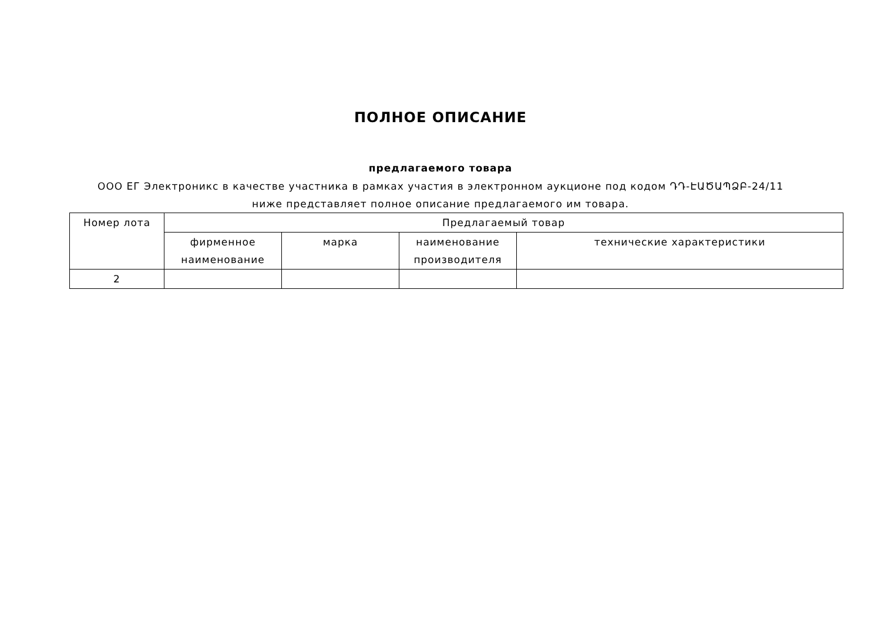ПОЛНОЕ ОПИСАНИЕ
предлагаемого товара
ООО ЕГ Электроникс в качестве участника в рамках участия в электронном аукционе под кодом ԴԴ-ԷԱԾԱՊՁԲ-24/11 ниже представляет полное описание предлагаемого им товара.
| Номер лота | Предлагаемый товар | | | |
| --- | --- | --- | --- | --- |
| | фирменное наименование | марка | наименование производителя | технические характеристики |
| 2 | | | | |